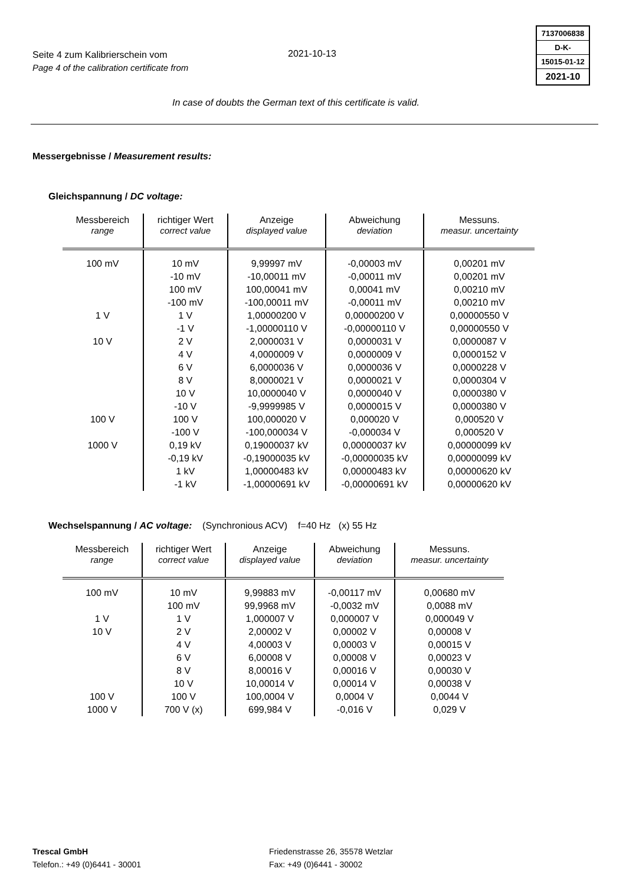Seite 4 zum Kalibrierschein vom
Page 4 of the calibration certificate from
2021-10-13
7137006838
D-K-
15015-01-12
2021-10
In case of doubts the German text of this certificate is valid.
Messergebnisse / Measurement results:
Gleichspannung / DC voltage:
| Messbereich range | richtiger Wert correct value | Anzeige displayed value | Abweichung deviation | Messuns. measur. uncertainty |
| --- | --- | --- | --- | --- |
| 100 mV | 10 mV | 9,99997 mV | -0,00003 mV | 0,00201 mV |
| | -10 mV | -10,00011 mV | -0,00011 mV | 0,00201 mV |
| | 100 mV | 100,00041 mV | 0,00041 mV | 0,00210 mV |
| | -100 mV | -100,00011 mV | -0,00011 mV | 0,00210 mV |
| 1 V | 1 V | 1,00000200 V | 0,00000200 V | 0,00000550 V |
| | -1 V | -1,00000110 V | -0,00000110 V | 0,00000550 V |
| 10 V | 2 V | 2,0000031 V | 0,0000031 V | 0,0000087 V |
| | 4 V | 4,0000009 V | 0,0000009 V | 0,0000152 V |
| | 6 V | 6,0000036 V | 0,0000036 V | 0,0000228 V |
| | 8 V | 8,0000021 V | 0,0000021 V | 0,0000304 V |
| | 10 V | 10,0000040 V | 0,0000040 V | 0,0000380 V |
| | -10 V | -9,9999985 V | 0,0000015 V | 0,0000380 V |
| 100 V | 100 V | 100,000020 V | 0,000020 V | 0,000520 V |
| | -100 V | -100,000034 V | -0,000034 V | 0,000520 V |
| 1000 V | 0,19 kV | 0,19000037 kV | 0,00000037 kV | 0,00000099 kV |
| | -0,19 kV | -0,19000035 kV | -0,00000035 kV | 0,00000099 kV |
| | 1 kV | 1,00000483 kV | 0,00000483 kV | 0,00000620 kV |
| | -1 kV | -1,00000691 kV | -0,00000691 kV | 0,00000620 kV |
Wechselspannung / AC voltage: (Synchronious ACV) f=40 Hz (x) 55 Hz
| Messbereich range | richtiger Wert correct value | Anzeige displayed value | Abweichung deviation | Messuns. measur. uncertainty |
| --- | --- | --- | --- | --- |
| 100 mV | 10 mV | 9,99883 mV | -0,00117 mV | 0,00680 mV |
| | 100 mV | 99,9968 mV | -0,0032 mV | 0,0088 mV |
| 1 V | 1 V | 1,000007 V | 0,000007 V | 0,000049 V |
| 10 V | 2 V | 2,00002 V | 0,00002 V | 0,00008 V |
| | 4 V | 4,00003 V | 0,00003 V | 0,00015 V |
| | 6 V | 6,00008 V | 0,00008 V | 0,00023 V |
| | 8 V | 8,00016 V | 0,00016 V | 0,00030 V |
| | 10 V | 10,00014 V | 0,00014 V | 0,00038 V |
| 100 V | 100 V | 100,0004 V | 0,0004 V | 0,0044 V |
| 1000 V | 700 V (x) | 699,984 V | -0,016 V | 0,029 V |
Trescal GmbH
Telefon.: +49 (0)6441 - 30001
Friedenstrasse 26, 35578 Wetzlar
Fax: +49 (0)6441 - 30002